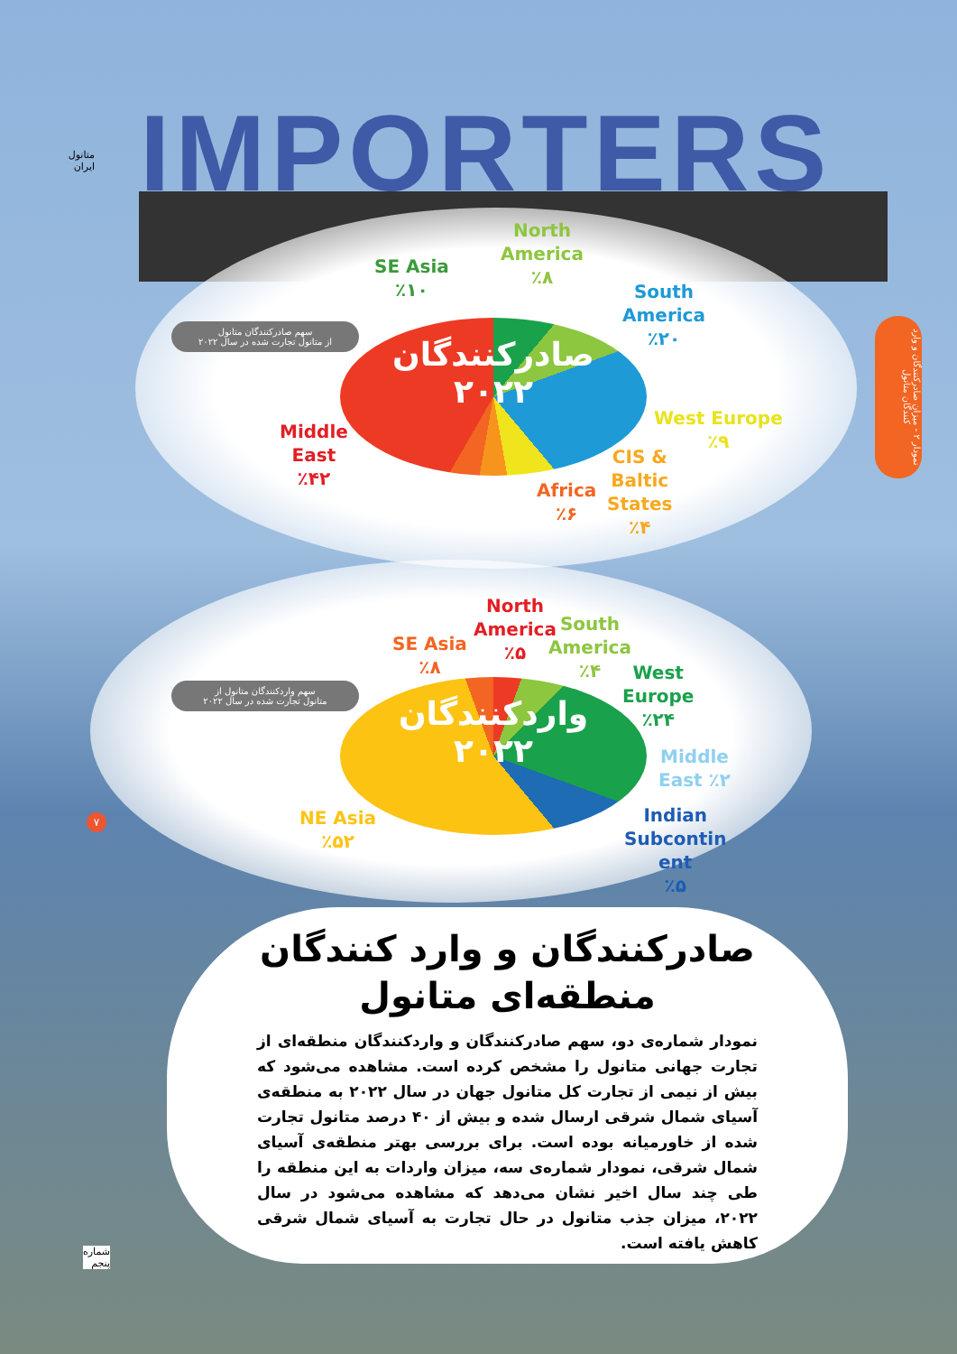متانول ایران
IMPORTERS
نمودار ۲ - میزان صادرکنندگان و وارد کنندگان متانول
SE Asia
٪۱۰
North
America
٪۸
South
America
٪۲۰
سهم صادرکنندگان متانول
از متانول تجارت شده در سال ۲۰۲۲
صادرکنندگان
۲۰۲۲
Middle
East
٪۴۲
West Europe
٪۹
CIS &
Baltic
States
٪۴
Africa
٪۶
SE Asia
٪۸
North
America
٪۵
South
America
٪۴
West
Europe
٪۲۴
سهم واردکنندگان متانول از
متانول تجارت شده در سال ۲۰۲۲
واردکنندگان
۲۰۲۲
Middle
East ٪۲
NE Asia
٪۵۲
Indian
Subcontin
ent
٪۵
۷
صادرکنندگان و وارد کنندگان
منطقه‌ای متانول
نمودار شماره‌ی دو، سهم صادرکنندگان و واردکنندگان منطقه‌ای از تجارت جهانی متانول را مشخص کرده است. مشاهده می‌شود که بیش از نیمی از تجارت کل متانول جهان در سال ۲۰۲۲ به منطقه‌ی آسیای شمال شرقی ارسال شده و بیش از ۴۰ درصد متانول تجارت شده از خاورمیانه بوده است. برای بررسی بهتر منطقه‌ی آسیای شمال شرقی، نمودار شماره‌ی سه، میزان واردات به این منطقه را طی چند سال اخیر نشان می‌دهد که مشاهده می‌شود در سال ۲۰۲۲، میزان جذب متانول در حال تجارت به آسیای شمال شرقی کاهش یافته است.
شماره
پنجم